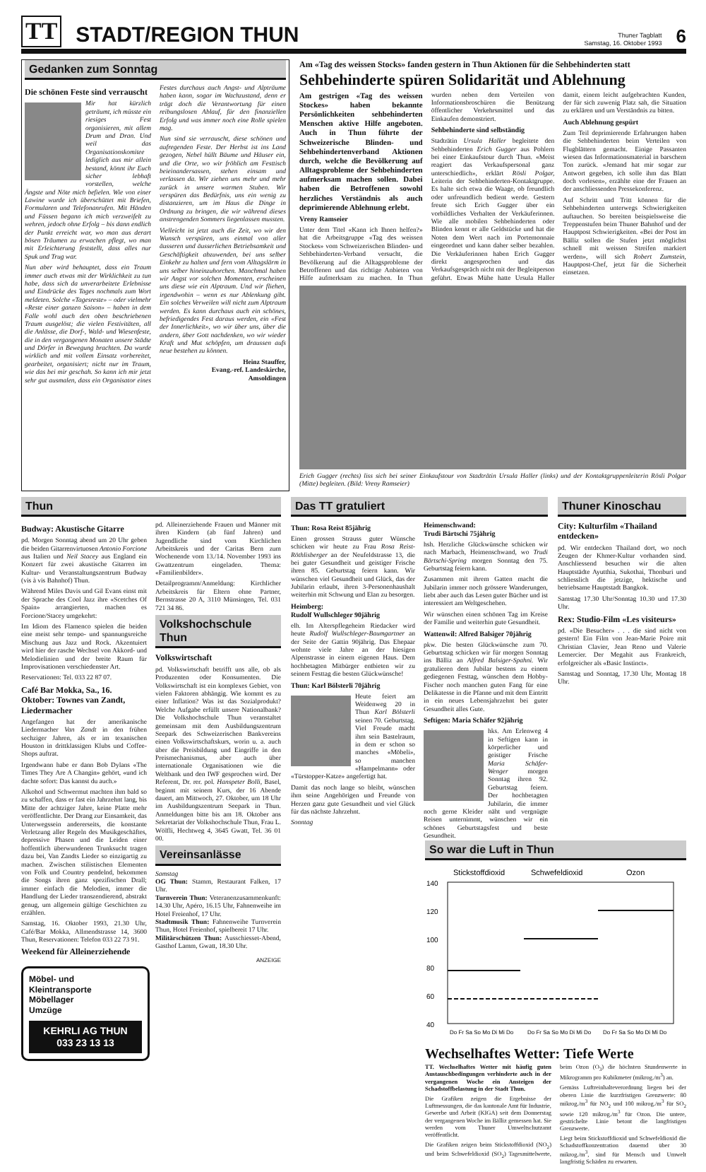TT
STADT/REGION THUN
Thuner Tagblatt
Samstag, 16. Oktober 1993
6
Gedanken zum Sonntag
Die schönen Feste sind verrauscht
Mir hat kürzlich geträumt, ich müsste ein riesiges Fest organisieren, mit allem Drum und Dran. Und weil das Organisationskomitee lediglich aus mir allein bestand, könnt ihr Euch sicher lebhaft vorstellen, welche Ängste und Nöte mich befielen. Wie von einer Lawine wurde ich überschüttet mit Briefen, Formularen und Telefonanrufen. Mit Händen und Füssen begann ich mich verzweifelt zu wehren, jedoch ohne Erfolg – bis dann endlich der Punkt erreicht war, wo man aus derart bösen Träumen zu erwachen pflegt, wo man mit Erleichterung feststellt, dass alles nur Spuk und Trug war.
Nun aber wird behauptet, dass ein Traum immer auch etwas mit der Wirklichkeit zu tun habe, dass sich da unverarbeitete Erlebnisse und Eindrücke des Tages nochmals zum Wort meldeten. Solche «Tagesreste» – oder vielmehr «Reste einer ganzen Saison» – haben in dem Falle wohl auch den oben beschriebenen Traum ausgelöst; die vielen Festivitäten, all die Anlässe, die Dorf-, Wald- und Wiesenfeste, die in den vergangenen Monaten unsere Städte und Dörfer in Bewegung brachten. Da wurde wirklich und mit vollem Einsatz vorbereitet, gearbeitet, organisiert; nicht nur im Traum, wie das bei mir geschah. So kann ich mir jetzt sehr gut ausmalen, dass ein Organisator eines Festes durchaus auch Angst- und Alpträume haben kann, sogar im Wachzustand, denn er trägt doch die Verantwortung für einen reibungslosen Ablauf, für den finanziellen Erfolg und was immer noch eine Rolle spielen mag.
Nun sind sie verrauscht, diese schönen und aufregenden Feste. Der Herbst ist ins Land gezogen, Nebel hüllt Bäume und Häuser ein, und die Orte, wo wir fröhlich am Festtisch beieinandersassen, stehen einsam und verlassen da. Wir ziehen uns mehr und mehr zurück in unsere warmen Stuben. Wir verspüren das Bedürfnis, uns ein wenig zu distanzieren, um im Haus die Dinge in Ordnung zu bringen, die wir während dieses anstrengenden Sommers liegenlassen mussten.
Vielleicht ist jetzt auch die Zeit, wo wir den Wunsch verspüren, uns einmal von aller äusseren und äusserlichen Betriebsamkeit und Geschäftigkeit abzuwenden, bei uns selber Einkehr zu halten und fern vom Alltagslärm in uns selber hineinzuhorchen. Manchmal haben wir Angst vor solchen Momenten, erscheinen uns diese wie ein Alptraum. Und wir fliehen, irgendwohin – wenn es nur Ablenkung gibt. Ein solches Verweilen will nicht zum Alptraum werden. Es kann durchaus auch ein schönes, befriedigendes Fest daraus werden, ein «Fest der Innerlichkeit», wo wir über uns, über die andern, über Gott nachdenken, wo wir wieder Kraft und Mut schöpfen, um draussen aufs neue bestehen zu können.
Heinz Stauffer,
Evang.-ref. Landeskirche,
Amsoldingen
Am «Tag des weissen Stocks» fanden gestern in Thun Aktionen für die Sehbehinderten statt
Sehbehinderte spüren Solidarität und Ablehnung
Am gestrigen «Tag des weissen Stockes» haben bekannte Persönlichkeiten sehbehinderten Menschen aktive Hilfe angeboten. Auch in Thun führte der Schweizerische Blinden- und Sehbehindertenverband Aktionen durch, welche die Bevölkerung auf Alltagsprobleme der Sehbehinderten aufmerksam machen sollen. Dabei haben die Betroffenen sowohl herzliches Verständnis als auch deprimierende Ablehnung erlebt.
Vreny Ramseier
Unter dem Titel «Kann ich Ihnen helfen?» hat die Arbeitsgruppe «Tag des weissen Stockes» vom Schweizerischen Blinden- und Sehbehinderten-Verband versucht, die Bevölkerung auf die Alltagsprobleme der Betroffenen und das richtige Anbieten von Hilfe aufmerksam zu machen. In Thun wurden neben dem Verteilen von Informationsbroschüren die Benützung öffentlicher Verkehrsmittel und das Einkaufen demonstriert.
Sehbehinderte sind selbständig
Stadträtin Ursula Haller begleitete den Sehbehinderten Erich Gugger aus Pohlern bei einer Einkaufstour durch Thun. «Meist reagiert das Verkaufspersonal ganz unterschiedlich», erklärt Rösli Polgar, Leiterin der Sehbehinderten-Kontaktgruppe. Es halte sich etwa die Waage, ob freundlich oder unfreundlich bedient werde. Gestern freute sich Erich Gugger über ein vorbildliches Verhalten der Verkäuferinnen. Wie alle mobilen Sehbehinderten oder Blinden kennt er alle Geldstücke und hat die Noten dem Wert nach im Portemonnaie eingeordnet und kann daher selber bezahlen. Die Verkäuferinnen haben Erich Gugger direkt angesprochen und das Verkaufsgespräch nicht mit der Begleitperson geführt. Etwas Mühe hatte Ursula Haller damit, einem leicht aufgebrachten Kunden, der für sich zuwenig Platz sah, die Situation zu erklären und um Verständnis zu bitten.
Auch Ablehnung gespürt
Zum Teil deprimierende Erfahrungen haben die Sehbehinderten beim Verteilen von Flugblättern gemacht. Einige Passanten wiesen das Informationsmaterial in barschem Ton zurück. «Jemand hat mir sogar zur Antwort gegeben, ich solle ihm das Blatt doch vorlesen», erzählte eine der Frauen an der anschliessenden Pressekonferenz.
Auf Schritt und Tritt können für die Sehbehinderten unterwegs Schwierigkeiten auftauchen. So bereiten beispielsweise die Treppenstufen beim Thuner Bahnhof und der Hauptpost Schwierigkeiten. «Bei der Post im Bälliz sollen die Stufen jetzt möglichst schnell mit weissen Streifen markiert werden», will sich Robert Zumstein, Hauptpost-Chef, jetzt für die Sicherheit einsetzen.
Erich Gugger (rechts) liss sich bei seiner Einkaufstour von Stadträtin Ursula Haller (links) und der Kontaktgruppenleiterin Rösli Polgar (Mitte) begleiten. (Bild: Vreny Ramseier)
Thun
Budway: Akustische Gitarre
pd. Morgen Sonntag abend um 20 Uhr geben die beiden Gitarrenvirtuosen Antonio Forcione aus Italien und Neil Stacey aus England ein Konzert für zwei akustische Gitarren im Kultur- und Veranstaltungszentrum Budway (vis à vis Bahnhof) Thun.
Während Miles Davis und Gil Evans einst mit der Sprache des Cool Jazz ihre «Scetches Of Spain» arrangierten, machen es Forcione/Stacey umgekehrt:
Im Idiom des Flamenco spielen die beiden eine meist sehr tempo- und spannungsreiche Mischung aus Jazz und Rock. Akzentuiert wird hier der rasche Wechsel von Akkord- und Melodielinien und der breite Raum für Improvisationen verschiedenster Art.
Reservationen: Tel. 033 22 87 07.
Café Bar Mokka, Sa., 16. Oktober: Townes van Zandt, Liedermacher
Angefangen hat der amerikanische Liedermacher Van Zandt in den frühen sechziger Jahren, als er im texanischen Houston in drittklassigen Klubs und Coffee-Shops auftrat.
Irgendwann habe er dann Bob Dylans «The Times They Are A Changin» gehört, «und ich dachte sofort: Das kannst du auch.»
Alkohol und Schwermut machten ihm bald so zu schaffen, dass er fast ein Jahrzehnt lang, bis Mitte der achtziger Jahre, keine Platte mehr veröffentlichte. Der Drang zur Einsamkeit, das Unterwegssein andererseits, die konstante Verletzung aller Regeln des Musikgeschäftes, depressive Phasen und die Leiden einer hoffentlich überwundenen Trunksucht tragen dazu bei, Van Zandts Lieder so einzigartig zu machen. Zwischen stilistischen Elementen von Folk und Country pendelnd, bekommen die Songs ihren ganz spezifischen Drall; immer einfach die Melodien, immer die Handlung der Lieder transzendierend, abstrakt genug, um allgemein gültige Geschichten zu erzählen.
Samstag, 16. Oktober 1993, 21.30 Uhr, Café/Bar Mokka, Allmendstrasse 14, 3600 Thun, Reservationen: Telefon 033 22 73 91.
Weekend für Alleinerziehende
pd. Alleinerziehende Frauen und Männer mit ihren Kindern (ab fünf Jahren) und Jugendliche sind vom Kirchlichen Arbeitskreis und der Caritas Bern zum Wochenende vom 13./14. November 1993 ins Gwattzentrum eingeladen. Thema: «Familienbilder».
Detailprogramm/Anmeldung: Kirchlicher Arbeitskreis für Eltern ohne Partner, Bernstrasse 20 A, 3110 Münsingen, Tel. 031 721 34 86.
Volkshochschule Thun
Volkswirtschaft
pd. Volkswirtschaft betrifft uns alle, ob als Produzenten oder Konsumenten. Die Volkswirtschaft ist ein komplexes Gebiet, von vielen Faktoren abhängig. Wie kommt es zu einer Inflation? Was ist das Sozialprodukt? Welche Aufgabe erfüllt unsere Nationalbank? Die Volkshochschule Thun veranstaltet gemeinsam mit dem Ausbildungszentrum Seepark des Schweizerischen Bankvereins einen Volkswirtschaftskurs, worin u. a. auch über die Preisbildung und Eingriffe in den Preismechanismus, aber auch über internationale Organisationen wie die Weltbank und den IWF gesprochen wird. Der Referent, Dr. rer. pol. Hanspeter Bolli, Basel, beginnt mit seinem Kurs, der 16 Abende dauert, am Mittwoch, 27. Oktober, um 18 Uhr im Ausbildungszentrum Seepark in Thun. Anmeldungen bitte bis am 18. Oktober ans Sekretariat der Volkshochschule Thun, Frau L. Wölfli, Hechtweg 4, 3645 Gwatt, Tel. 36 01 00.
Vereinsanlässe
Samstag
OG Thun: Stamm, Restaurant Falken, 17 Uhr.
Turnverein Thun: Veteranenzusammenkunft: 14.30 Uhr, Apéro, 16.15 Uhr, Fahnenweihe im Hotel Freienhof, 17 Uhr.
Stadtmusik Thun: Fahnenweihe Turnverein Thun, Hotel Freienhof, spielbereit 17 Uhr.
Militärschützen Thun: Ausschiesset-Abend, Gasthof Lamm, Gwatt, 18.30 Uhr.
ANZEIGE
Möbel- und
Kleintransporte
Möbellager
Umzüge
KEHRLI AG THUN
033 23 13 13
Das TT gratuliert
Thun: Rosa Reist 85jährig
Einen grossen Strauss guter Wünsche schicken wir heute zu Frau Rosa Reist-Röthlisberger an der Neufeldstrasse 13, die bei guter Gesundheit und geistiger Frische ihren 85. Geburtstag feiern kann. Wir wünschen viel Gesundheit und Glück, das der Jubilarin erlaubt, ihren 3-Personenhaushalt weiterhin mit Schwung und Elan zu besorgen.
Heimberg:
Rudolf Wullschleger 90jährig
elh. Im Alterspflegeheim Riedacker wird heute Rudolf Wullschleger-Baumgartner an der Seite der Gattin 90jährig. Das Ehepaar wohnte viele Jahre an der hiesigen Alpenstrasse in einem eigenen Haus. Dem hochbetagten Mitbürger entbieten wir zu seinem Festtag die besten Glückwünsche!
Thun: Karl Bölsterli 70jährig
Heute feiert am Weidenweg 20 in Thun Karl Bölsterli seinen 70. Geburtstag. Viel Freude macht ihm sein Bastelraum, in dem er schon so manches «Möbeli», so manchen «Hampelmann» oder «Türstopper-Katze» angefertigt hat.
Damit das noch lange so bleibt, wünschen ihm seine Angehörigen und Freunde von Herzen ganz gute Gesundheit und viel Glück für das nächste Jahrzehnt.
Sonntag
Heimenschwand:
Trudi Bärtschi 75jährig
hsh. Herzliche Glückwünsche schicken wir nach Marbach, Heimenschwand, wo Trudi Bärtschi-Spring morgen Sonntag den 75. Geburtstag feiern kann.
Zusammen mit ihrem Gatten macht die Jubilarin immer noch grössere Wanderungen, liebt aber auch das Lesen guter Bücher und ist interessiert am Weltgeschehen.
Wir wünschen einen schönen Tag im Kreise der Familie und weiterhin gute Gesundheit.
Wattenwil: Alfred Balsiger 70jährig
pkw. Die besten Glückwünsche zum 70. Geburtstag schicken wir für morgen Sonntag ins Bälliz an Alfred Balsiger-Spahni. Wir gratulieren dem Jubilar bestens zu einem gediegenen Festtag, wünschen dem Hobby-Fischer noch manchen guten Fang für eine Delikatesse in die Pfanne und mit dem Eintritt in ein neues Lebensjahrzehnt bei guter Gesundheit alles Gute.
Seftigen: Maria Schäfer 92jährig
hks. Am Erlenweg 4 in Seftigen kann in körperlicher und geistiger Frische Maria Schäfer-Wenger morgen Sonntag ihren 92. Geburtstag feiern. Der hochbetagten Jubilarin, die immer noch gerne Kleider näht und vergnügte Reisen unternimmt, wünschen wir ein schönes Geburtstagsfest und beste Gesundheit.
Thuner Kinoschau
City: Kulturfilm «Thailand entdecken»
pd. Wir entdecken Thailand dort, wo noch Zeugen der Khmer-Kultur vorhanden sind. Anschliessend besuchen wir die alten Hauptstädte Ayutthia, Sukothai, Thonburi und schliesslich die jetzige, hektische und betriebsame Hauptstadt Bangkok.
Samstag 17.30 Uhr/Sonntag 10.30 und 17.30 Uhr.
Rex: Studio-Film «Les visiteurs»
pd. «Die Besucher» . . . die sind nicht von gestern! Ein Film von Jean-Marie Poire mit Christian Clavier, Jean Reno und Valerie Lemercier. Der Megahit aus Frankreich, erfolgreicher als «Basic Instinct».
Samstag und Sonntag, 17.30 Uhr, Montag 18 Uhr.
So war die Luft in Thun
Stickstoffdioxid
Schwefeldioxid
Ozon
140
120
100
80
60
40
Do Fr Sa So Mo Di Mi Do
Do Fr Sa So Mo Di Mi Do
Do Fr Sa So Mo Di Mi Do
Wechselhaftes Wetter: Tiefe Werte
TT. Wechselhaftes Wetter mit häufig guten Austauschbedingungen verhinderte auch in der vergangenen Woche ein Ansteigen der Schadstoffbelastung in der Stadt Thun.
Die Grafiken zeigen die Ergebnisse der Luftmessungen, die das kantonale Amt für Industrie, Gewerbe und Arbeit (KIGA) seit dem Donnerstag der vergangenen Woche im Bälliz gemessen hat. Sie werden vom Thuner Umweltschutzamt veröffentlicht.
Die Grafiken zeigen beim Stickstoffdioxid (NO<sub>2</sub>) und beim Schwefeldioxid (SO<sub>2</sub>) Tagesmittelwerte, beim Ozon (O<sub>3</sub>) die höchsten Stundenwerte in Mikrogramm pro Kubikmeter (mikrog./m<sup>3</sup>) an.
Gemäss Luftreinhalteverordnung liegen bei der oberen Linie die kurzfristigen Grenzwerte: 80 mikrog./m<sup>3</sup> für NO<sub>2</sub> und 100 mikrog./m<sup>3</sup> für SO<sub>2</sub> sowie 120 mikrog./m<sup>3</sup> für Ozon. Die untere, gestrichelte Linie betont die langfristigen Grenzwerte.
Liegt beim Stickstoffdioxid und Schwefeldioxid die Schadstoffkonzentration dauernd über 30 mikrog./m<sup>3</sup>, sind für Mensch und Umwelt langfristig Schäden zu erwarten.